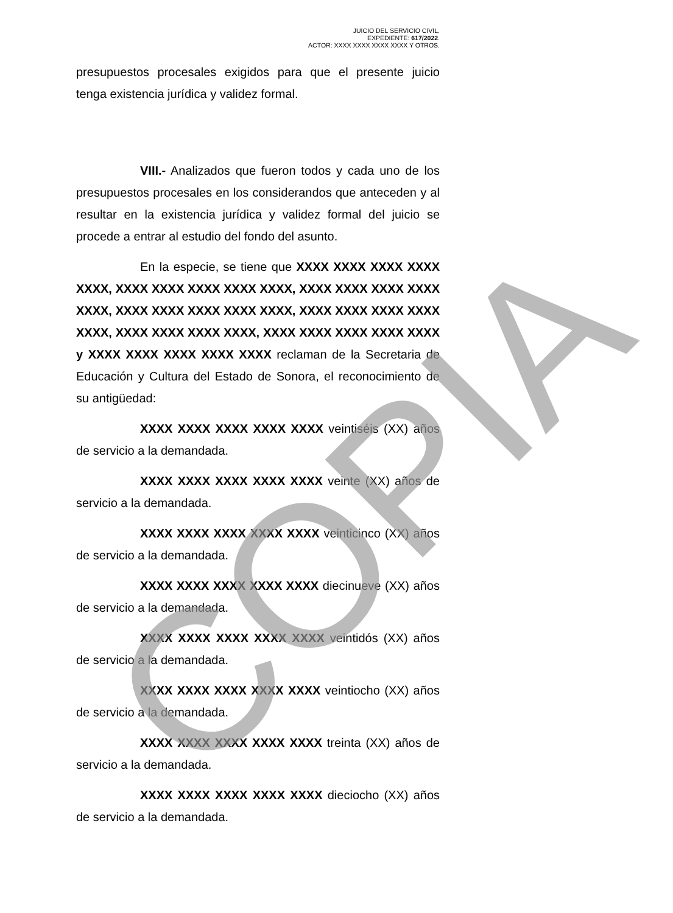JUICIO DEL SERVICIO CIVIL.
EXPEDIENTE: 617/2022.
ACTOR: XXXX XXXX XXXX XXXX Y OTROS.
presupuestos procesales exigidos para que el presente juicio tenga existencia jurídica y validez formal.
VIII.- Analizados que fueron todos y cada uno de los presupuestos procesales en los considerandos que anteceden y al resultar en la existencia jurídica y validez formal del juicio se procede a entrar al estudio del fondo del asunto.
En la especie, se tiene que XXXX XXXX XXXX XXXX XXXX, XXXX XXXX XXXX XXXX XXXX, XXXX XXXX XXXX XXXX XXXX, XXXX XXXX XXXX XXXX XXXX, XXXX XXXX XXXX XXXX XXXX, XXXX XXXX XXXX XXXX, XXXX XXXX XXXX XXXX XXXX y XXXX XXXX XXXX XXXX XXXX reclaman de la Secretaria de Educación y Cultura del Estado de Sonora, el reconocimiento de su antigüedad:
XXXX XXXX XXXX XXXX XXXX veintiséis (XX) años de servicio a la demandada.
XXXX XXXX XXXX XXXX XXXX veinte (XX) años de servicio a la demandada.
XXXX XXXX XXXX XXXX XXXX veinticinco (XX) años de servicio a la demandada.
XXXX XXXX XXXX XXXX XXXX diecinueve (XX) años de servicio a la demandada.
XXXX XXXX XXXX XXXX XXXX veintidós (XX) años de servicio a la demandada.
XXXX XXXX XXXX XXXX XXXX veintiocho (XX) años de servicio a la demandada.
XXXX XXXX XXXX XXXX XXXX treinta (XX) años de servicio a la demandada.
XXXX XXXX XXXX XXXX XXXX dieciocho (XX) años de servicio a la demandada.
COPIA